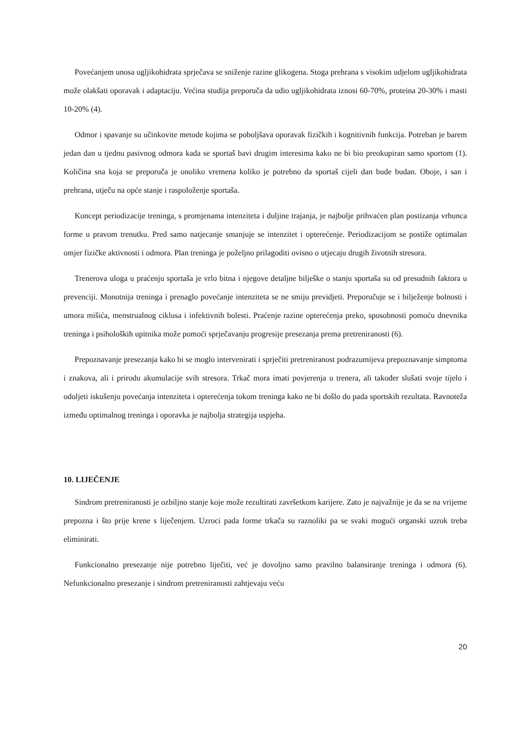Povećanjem unosa ugljikohidrata sprječava se sniženje razine glikogena. Stoga prehrana s visokim udjelom ugljikohidrata može olakšati oporavak i adaptaciju. Većina studija preporuča da udio ugljikohidrata iznosi 60-70%, proteina 20-30% i masti 10-20% (4).
Odmor i spavanje su učinkovite metode kojima se poboljšava oporavak fizičkih i kognitivnih funkcija. Potreban je barem jedan dan u tjednu pasivnog odmora kada se sportaš bavi drugim interesima kako ne bi bio preokupiran samo sportom (1). Količina sna koja se preporuča je onoliko vremena koliko je potrebno da sportaš cijeli dan bude budan. Oboje, i san i prehrana, utječu na opće stanje i raspoloženje sportaša.
Koncept periodizacije treninga, s promjenama intenziteta i duljine trajanja, je najbolje prihvaćen plan postizanja vrhunca forme u pravom trenutku. Pred samo natjecanje smanjuje se intenzitet i opterećenje. Periodizacijom se postiže optimalan omjer fizičke aktivnosti i odmora. Plan treninga je poželjno prilagoditi ovisno o utjecaju drugih životnih stresora.
Trenerova uloga u praćenju sportaša je vrlo bitna i njegove detaljne bilješke o stanju sportaša su od presudnih faktora u prevenciji. Monotnija treninga i prenaglo povećanje intenziteta se ne smiju previdjeti. Preporučuje se i bilježenje bolnosti i umora mišića, menstrualnog ciklusa i infektivnih bolesti. Praćenje razine opterećenja preko, sposobnosti pomoću dnevnika treninga i psiholoških upitnika može pomoći sprječavanju progresije presezanja prema pretreniranosti (6).
Prepoznavanje presezanja kako bi se moglo intervenirati i sprječiti pretreniranost podrazumijeva prepoznavanje simptoma i znakova, ali i prirodu akumulacije svih stresora. Trkač mora imati povjerenja u trenera, ali također slušati svoje tijelo i odoljeti iskušenju povećanja intenziteta i opterećenja tokom treninga kako ne bi došlo do pada sportskih rezultata. Ravnoteža između optimalnog treninga i oporavka je najbolja strategija uspjeha.
10. LIJEČENJE
Sindrom pretreniranosti je ozbiljno stanje koje može rezultirati završetkom karijere. Zato je najvažnije je da se na vrijeme prepozna i što prije krene s liječenjem. Uzroci pada forme trkača su raznoliki pa se svaki mogući organski uzrok treba eliminirati.
Funkcionalno presezanje nije potrebno liječiti, već je dovoljno samo pravilno balansiranje treninga i odmora (6). Nefunkcionalno presezanje i sindrom pretreniranosti zahtjevaju veću
20